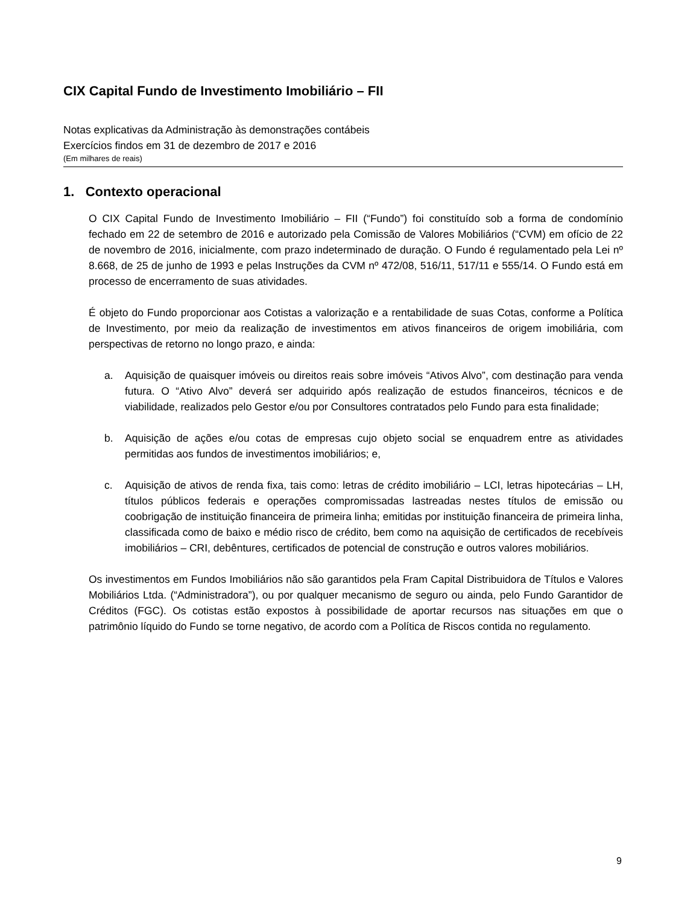CIX Capital Fundo de Investimento Imobiliário – FII
Notas explicativas da Administração às demonstrações contábeis
Exercícios findos em 31 de dezembro de 2017 e 2016
(Em milhares de reais)
1. Contexto operacional
O CIX Capital Fundo de Investimento Imobiliário – FII (“Fundo”) foi constituído sob a forma de condomínio fechado em 22 de setembro de 2016 e autorizado pela Comissão de Valores Mobiliários (“CVM) em ofício de 22 de novembro de 2016, inicialmente, com prazo indeterminado de duração. O Fundo é regulamentado pela Lei nº 8.668, de 25 de junho de 1993 e pelas Instruções da CVM nº 472/08, 516/11, 517/11 e 555/14. O Fundo está em processo de encerramento de suas atividades.
É objeto do Fundo proporcionar aos Cotistas a valorização e a rentabilidade de suas Cotas, conforme a Política de Investimento, por meio da realização de investimentos em ativos financeiros de origem imobiliária, com perspectivas de retorno no longo prazo, e ainda:
a. Aquisição de quaisquer imóveis ou direitos reais sobre imóveis “Ativos Alvo”, com destinação para venda futura. O “Ativo Alvo” deverá ser adquirido após realização de estudos financeiros, técnicos e de viabilidade, realizados pelo Gestor e/ou por Consultores contratados pelo Fundo para esta finalidade;
b. Aquisição de ações e/ou cotas de empresas cujo objeto social se enquadrem entre as atividades permitidas aos fundos de investimentos imobiliários; e,
c. Aquisição de ativos de renda fixa, tais como: letras de crédito imobiliário – LCI, letras hipotecárias – LH, títulos públicos federais e operações compromissadas lastreadas nestes títulos de emissão ou coobrigação de instituição financeira de primeira linha; emitidas por instituição financeira de primeira linha, classificada como de baixo e médio risco de crédito, bem como na aquisição de certificados de recebíveis imobiliários – CRI, debêntures, certificados de potencial de construção e outros valores mobiliários.
Os investimentos em Fundos Imobiliários não são garantidos pela Fram Capital Distribuidora de Títulos e Valores Mobiliários Ltda. (“Administradora”), ou por qualquer mecanismo de seguro ou ainda, pelo Fundo Garantidor de Créditos (FGC). Os cotistas estão expostos à possibilidade de aportar recursos nas situações em que o patrimônio líquido do Fundo se torne negativo, de acordo com a Política de Riscos contida no regulamento.
9